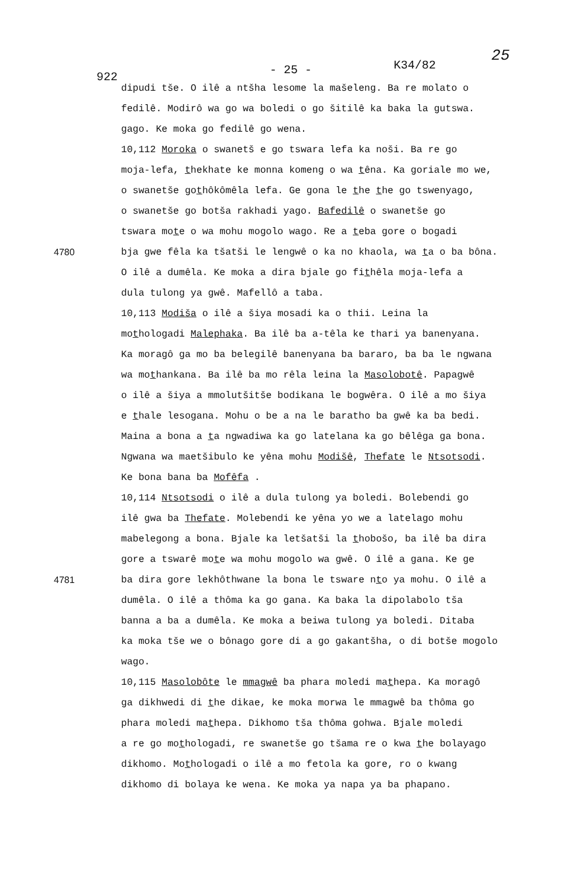922 - 25 - K34/82 25
dipudi tše. O ilê a ntšha lesome la mašeleng. Ba re molato o
fedilê. Modirô wa go wa boledi o go šitilê ka baka la gutswa.
gago. Ke moka go fedilê go wena.
10,112 Moroka o swanetš e go tswara lefa ka noši. Ba re go
moja-lefa, thekhate ke monna komeng o wa têna. Ka goriale mo we,
o swanetše gothôkômêla lefa. Ge gona le the the go tswenyago,
o swanetše go botša rakhadi yago. Bafedilê o swanetše go
tswara mote o wa mohu mogolo wago. Re a teba gore o bogadi
4780 bja gwe fêla ka tšatši le lengwê o ka no khaola, wa ta o ba bôna.
O ilê a dumêla. Ke moka a dira bjale go fithêla moja-lefa a
dula tulong ya gwê. Mafellô a taba.
10,113 Modiša o ilê a šiya mosadi ka o thii. Leina la
mothologadi Malephaka. Ba ilê ba a-têla ke thari ya banenyana.
Ka moragô ga mo ba belegilê banenyana ba bararo, ba ba le ngwana
wa mothankana. Ba ilê ba mo rêla leina la Masolobotê. Papagwê
o ilê a šiya a mmolutšitše bodikana le bogwêra. O ilê a mo šiya
e thale lesogana. Mohu o be a na le baratho ba gwê ka ba bedi.
Maina a bona a ta ngwadiwa ka go latelana ka go bêlêga ga bona.
Ngwana wa maetšibulo ke yêna mohu Modišê, Thefate le Ntsotsodi.
Ke bona bana ba Mofêfa .
10,114 Ntsotsodi o ilê a dula tulong ya boledi. Bolebendi go
ilê gwa ba Thefate. Molebendi ke yêna yo we a latelago mohu
mabelegong a bona. Bjale ka letšatši la thobošo, ba ilê ba dira
gore a tswarê mote wa mohu mogolo wa gwê. O ilê a gana. Ke ge
4781 ba dira gore lekhôthwane la bona le tsware nto ya mohu. O ilê a
dumêla. O ilê a thôma ka go gana. Ka baka la dipolabolo tša
banna a ba a dumêla. Ke moka a beiwa tulong ya boledi. Ditaba
ka moka tše we o bônago gore di a go gakantšha, o di botše mogolo
wago.
10,115 Masolobôte le mmagwê ba phara moledi mathepa. Ka moragô
ga dikhwedi di the dikae, ke moka morwa le mmagwê ba thôma go
phara moledi mathepa. Dikhomo tša thôma gohwa. Bjale moledi
a re go mothologadi, re swanetše go tšama re o kwa the bolayago
dikhomo. Mothologadi o ilê a mo fetola ka gore, ro o kwang
dikhomo di bolaya ke wena. Ke moka ya napa ya ba phapano.